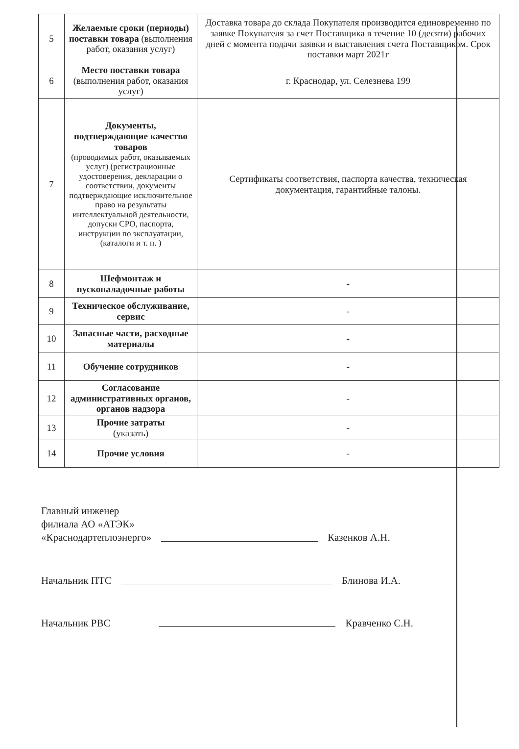| 5 | Желаемые сроки (периоды) поставки товара (выполнения работ, оказания услуг) | Доставка товара до склада Покупателя производится единовременно по заявке Покупателя за счет Поставщика в течение 10 (десяти) рабочих дней с момента подачи заявки и выставления счета Поставщиком. Срок поставки март 2021г |
| 6 | Место поставки товара (выполнения работ, оказания услуг) | г. Краснодар, ул. Селезнева 199 |
| 7 | Документы, подтверждающие качество товаров (проводимых работ, оказываемых услуг) (регистрационные удостоверения, декларации о соответствии, документы подтверждающие исключительное право на результаты интеллектуальной деятельности, допуски СРО, паспорта, инструкции по эксплуатации, (каталоги и т. п. ) | Сертификаты соответствия, паспорта качества, техническая документация, гарантийные талоны. |
| 8 | Шефмонтаж и пусконаладочные работы | - |
| 9 | Техническое обслуживание, сервис | - |
| 10 | Запасные части, расходные материалы | - |
| 11 | Обучение сотрудников | - |
| 12 | Согласование административных органов, органов надзора | - |
| 13 | Прочие затраты (указать) | - |
| 14 | Прочие условия | - |
Главный инженер
филиала АО «АТЭК»
«Краснодартеплоэнерго»
Казенков А.Н.
Начальник ПТС
Блинова И.А.
Начальник РВС
Кравченко С.Н.